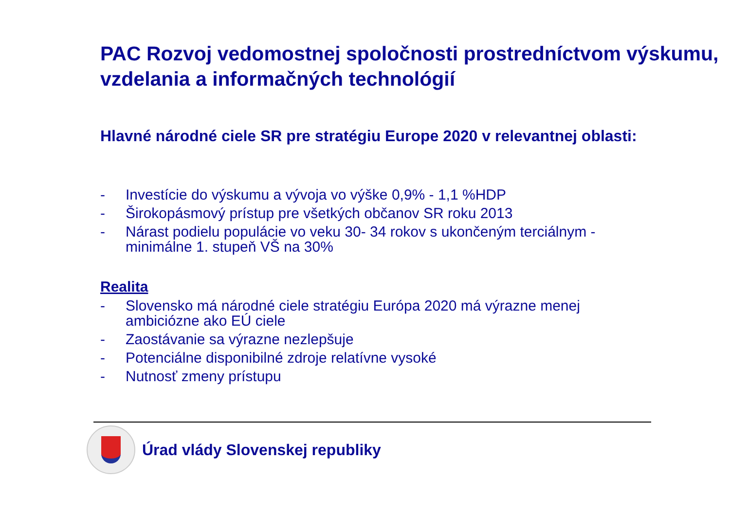PAC Rozvoj vedomostnej spoločnosti prostredníctvom výskumu, vzdelania a informačných technológií
Hlavné národné ciele SR pre stratégiu Europe 2020 v relevantnej oblasti:
- Investície do výskumu a vývoja vo výške 0,9% - 1,1 %HDP
- Širokopásmový prístup pre všetkých občanov SR roku 2013
- Nárast podielu populácie vo veku 30- 34 rokov s ukončeným terciálnym - minimálne 1. stupeň VŠ na 30%
Realita
- Slovensko má národné ciele stratégiu Európa 2020 má výrazne menej ambiciózne ako EÚ ciele
- Zaostávanie sa výrazne nezlepšuje
- Potenciálne disponibilné zdroje relatívne vysoké
- Nutnosť zmeny prístupu
Úrad vlády Slovenskej republiky